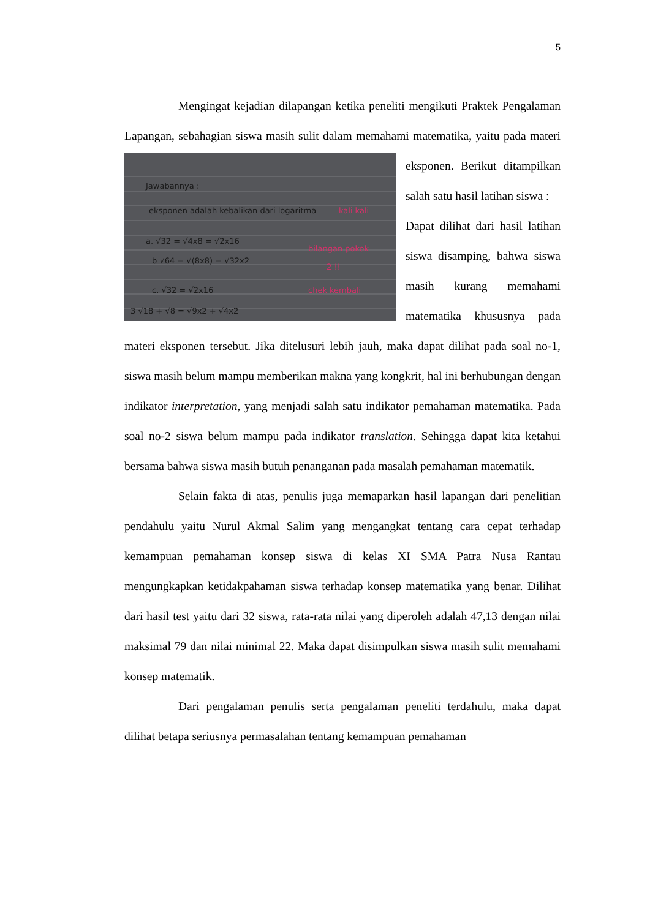5
Mengingat kejadian dilapangan ketika peneliti mengikuti Praktek Pengalaman Lapangan, sebahagian siswa masih sulit dalam memahami
Jawabannya :
eksponen adalah kebalikan dari logaritma
a. √32 = √4x8 = √2x16
b √64 = √(8x8) = √32x2
c. √32 = √2x16
3 √18 + √8 = √9x2 + √4x2
kali kali
bilangan pokok
2 !!
chek kembali
matematika, yaitu pada materi eksponen. Berikut ditampilkan salah satu hasil latihan siswa :
Dapat dilihat dari hasil latihan siswa disamping, bahwa siswa masih kurang memahami matematika khususnya pada materi eksponen tersebut. Jika ditelusuri lebih jauh, maka dapat dilihat pada soal no-1, siswa masih belum mampu memberikan makna yang kongkrit, hal ini berhubungan dengan indikator interpretation, yang menjadi salah satu indikator pemahaman matematika. Pada soal no-2 siswa belum mampu pada indikator translation. Sehingga dapat kita ketahui bersama bahwa siswa masih butuh penanganan pada masalah pemahaman matematik.
Selain fakta di atas, penulis juga memaparkan hasil lapangan dari penelitian pendahulu yaitu Nurul Akmal Salim yang mengangkat tentang cara cepat terhadap kemampuan pemahaman konsep siswa di kelas XI SMA Patra Nusa Rantau mengungkapkan ketidakpahaman siswa terhadap konsep matematika yang benar. Dilihat dari hasil test yaitu dari 32 siswa, rata-rata nilai yang diperoleh adalah 47,13 dengan nilai maksimal 79 dan nilai minimal 22. Maka dapat disimpulkan siswa masih sulit memahami konsep matematik.
Dari pengalaman penulis serta pengalaman peneliti terdahulu, maka dapat dilihat betapa seriusnya permasalahan tentang kemampuan pemahaman